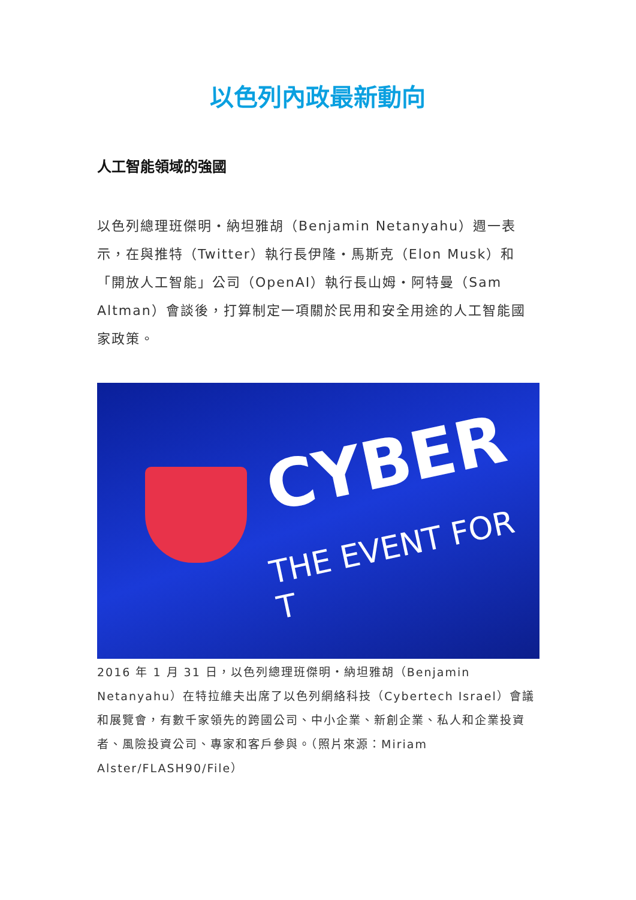以色列內政最新動向
人工智能領域的強國
以色列總理班傑明・納坦雅胡（Benjamin Netanyahu）週一表示，在與推特（Twitter）執行長伊隆・馬斯克（Elon Musk）和「開放人工智能」公司（OpenAI）執行長山姆・阿特曼（Sam Altman）會談後，打算制定一項關於民用和安全用途的人工智能國家政策。
CYBER
THE EVENT FOR T
2016 年 1 月 31 日，以色列總理班傑明・納坦雅胡（Benjamin Netanyahu）在特拉維夫出席了以色列網絡科技（Cybertech Israel）會議和展覽會，有數千家領先的跨國公司、中小企業、新創企業、私人和企業投資者、風險投資公司、專家和客戶參與。（照片來源：Miriam Alster/FLASH90/File）